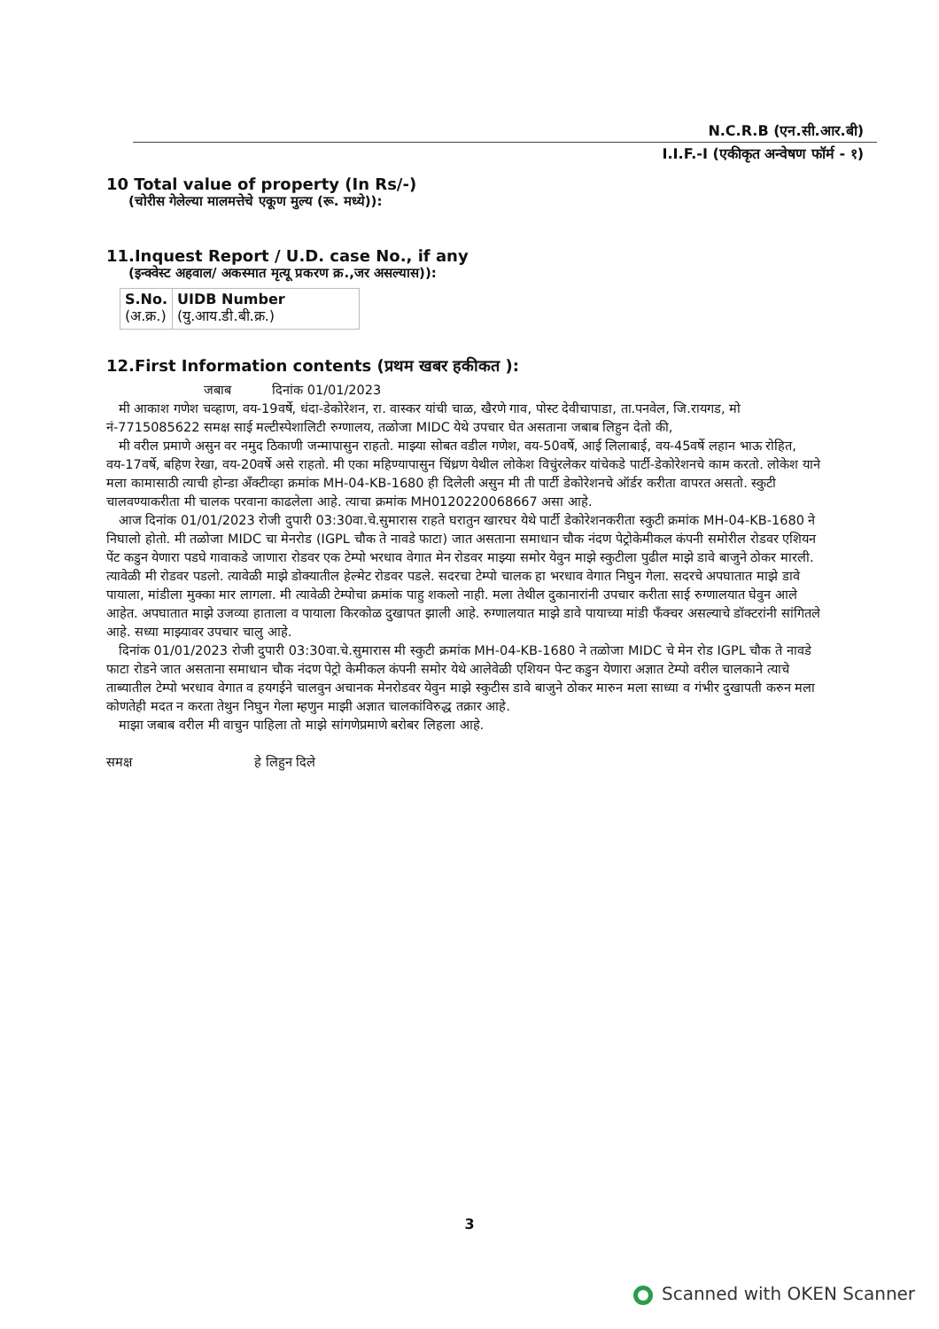N.C.R.B (एन.सी.आर.बी)
I.I.F.-I (एकीकृत अन्वेषण फॉर्म - १)
10 Total value of property (In Rs/-)
(चोरीस गेलेल्या मालमत्तेचे एकूण मुल्य (रू. मध्ये)):
11.Inquest Report / U.D. case No., if any
(इन्क्वेस्ट अहवाल/ अकस्मात मृत्यू प्रकरण क्र.,जर असल्यास)):
| S.No. (अ.क्र.) | UIDB Number (यु.आय.डी.बी.क्र.) |
12.First Information contents (प्रथम खबर हकीकत ):
जबाब दिनांक 01/01/2023
मी आकाश गणेश चव्हाण, वय-19वर्षे, धंदा-डेकोरेशन, रा. वास्कर यांची चाळ, खैरणे गाव, पोस्ट देवीचापाडा, ता.पनवेल, जि.रायगड, मो नं-7715085622 समक्ष साई मल्टीस्पेशालिटी रुग्णालय, तळोजा MIDC येथे उपचार घेत असताना जबाब लिहुन देतो की,
मी वरील प्रमाणे असुन वर नमुद ठिकाणी जन्मापासुन राहतो. माझ्या सोबत वडील गणेश, वय-50वर्षे, आई लिलाबाई, वय-45वर्षे लहान भाऊ रोहित, वय-17वर्षे, बहिण रेखा, वय-20वर्षे असे राहतो. मी एका महिण्यापासुन चिंध्रण येथील लोकेश विचुंरलेकर यांचेकडे पार्टी-डेकोरेशनचे काम करतो. लोकेश याने मला कामासाठी त्याची होन्डा अँक्टीव्हा क्रमांक MH-04-KB-1680 ही दिलेली असुन मी ती पार्टी डेकोरेशनचे ऑर्डर करीता वापरत असतो. स्कुटी चालवण्याकरीता मी चालक परवाना काढलेला आहे. त्याचा क्रमांक MH0120220068667 असा आहे.
आज दिनांक 01/01/2023 रोजी दुपारी 03:30वा.चे.सुमारास राहते घरातुन खारघर येथे पार्टी डेकोरेशनकरीता स्कुटी क्रमांक MH-04-KB-1680 ने निघालो होतो. मी तळोजा MIDC चा मेनरोड (IGPL चौक ते नावडे फाटा) जात असताना समाधान चौक नंदण पेट्रोकेमीकल कंपनी समोरील रोडवर एशियन पेंट कडुन येणारा पडघे गावाकडे जाणारा रोडवर एक टेम्पो भरधाव वेगात मेन रोडवर माझ्या समोर येवुन माझे स्कुटीला पुढील माझे डावे बाजुने ठोकर मारली. त्यावेळी मी रोडवर पडलो. त्यावेळी माझे डोक्यातील हेल्मेट रोडवर पडले. सदरचा टेम्पो चालक हा भरधाव वेगात निघुन गेला. सदरचे अपघातात माझे डावे पायाला, मांडीला मुक्का मार लागला. मी त्यावेळी टेम्पोचा क्रमांक पाहु शकलो नाही. मला तेथील दुकानारांनी उपचार करीता साई रुग्णालयात घेवुन आले आहेत. अपघातात माझे उजव्या हाताला व पायाला किरकोळ दुखापत झाली आहे. रुग्णालयात माझे डावे पायाच्या मांडी फँक्चर असल्याचे डॉक्टरांनी सांगितले आहे. सध्या माझ्यावर उपचार चालु आहे.
दिनांक 01/01/2023 रोजी दुपारी 03:30वा.चे.सुमारास मी स्कुटी क्रमांक MH-04-KB-1680 ने तळोजा MIDC चे मेन रोड IGPL चौक ते नावडे फाटा रोडने जात असताना समाधान चौक नंदण पेट्रो केमीकल कंपनी समोर येथे आलेवेळी एशियन पेन्ट कडुन येणारा अज्ञात टेम्पो वरील चालकाने त्याचे ताब्यातील टेम्पो भरधाव वेगात व हयगईने चालवुन अचानक मेनरोडवर येवुन माझे स्कुटीस डावे बाजुने ठोकर मारुन मला साध्या व गंभीर दुखापती करुन मला कोणतेही मदत न करता तेथुन निघुन गेला म्हणुन माझी अज्ञात चालकांविरुद्ध तक्रार आहे.
माझा जबाब वरील मी वाचुन पाहिला तो माझे सांगणेप्रमाणे बरोबर लिहला आहे.
समक्ष हे लिहुन दिले
3
Scanned with OKEN Scanner